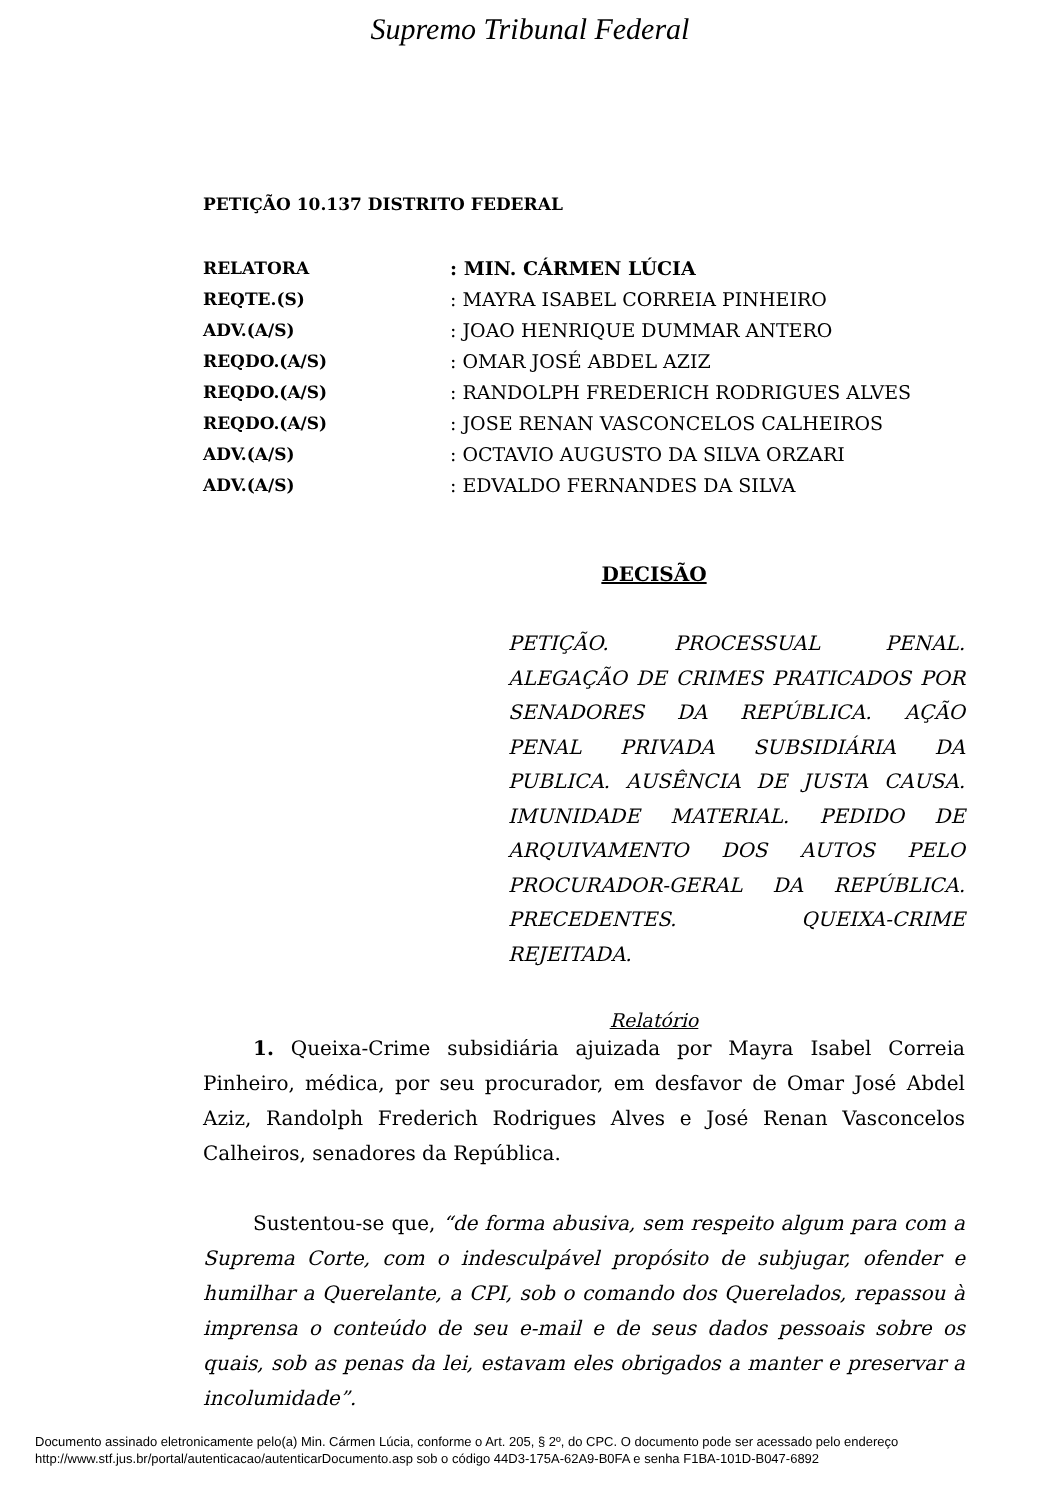Supremo Tribunal Federal
PETIÇÃO 10.137 DISTRITO FEDERAL
| RELATORA | : MIN. CÁRMEN LÚCIA |
| REQTE.(S) | : MAYRA ISABEL CORREIA PINHEIRO |
| ADV.(A/S) | : JOAO HENRIQUE DUMMAR ANTERO |
| REQDO.(A/S) | : OMAR JOSÉ ABDEL AZIZ |
| REQDO.(A/S) | : RANDOLPH FREDERICH RODRIGUES ALVES |
| REQDO.(A/S) | : JOSE RENAN VASCONCELOS CALHEIROS |
| ADV.(A/S) | : OCTAVIO AUGUSTO DA SILVA ORZARI |
| ADV.(A/S) | : EDVALDO FERNANDES DA SILVA |
DECISÃO
PETIÇÃO. PROCESSUAL PENAL. ALEGAÇÃO DE CRIMES PRATICADOS POR SENADORES DA REPÚBLICA. AÇÃO PENAL PRIVADA SUBSIDIÁRIA DA PUBLICA. AUSÊNCIA DE JUSTA CAUSA. IMUNIDADE MATERIAL. PEDIDO DE ARQUIVAMENTO DOS AUTOS PELO PROCURADOR-GERAL DA REPÚBLICA. PRECEDENTES. QUEIXA-CRIME REJEITADA.
Relatório
1. Queixa-Crime subsidiária ajuizada por Mayra Isabel Correia Pinheiro, médica, por seu procurador, em desfavor de Omar José Abdel Aziz, Randolph Frederich Rodrigues Alves e José Renan Vasconcelos Calheiros, senadores da República.
Sustentou-se que, “de forma abusiva, sem respeito algum para com a Suprema Corte, com o indesculpável propósito de subjugar, ofender e humilhar a Querelante, a CPI, sob o comando dos Querelados, repassou à imprensa o conteúdo de seu e-mail e de seus dados pessoais sobre os quais, sob as penas da lei, estavam eles obrigados a manter e preservar a incolumidade”.
Documento assinado eletronicamente pelo(a) Min. Cármen Lúcia, conforme o Art. 205, § 2º, do CPC. O documento pode ser acessado pelo endereço
http://www.stf.jus.br/portal/autenticacao/autenticarDocumento.asp sob o código 44D3-175A-62A9-B0FA e senha F1BA-101D-B047-6892